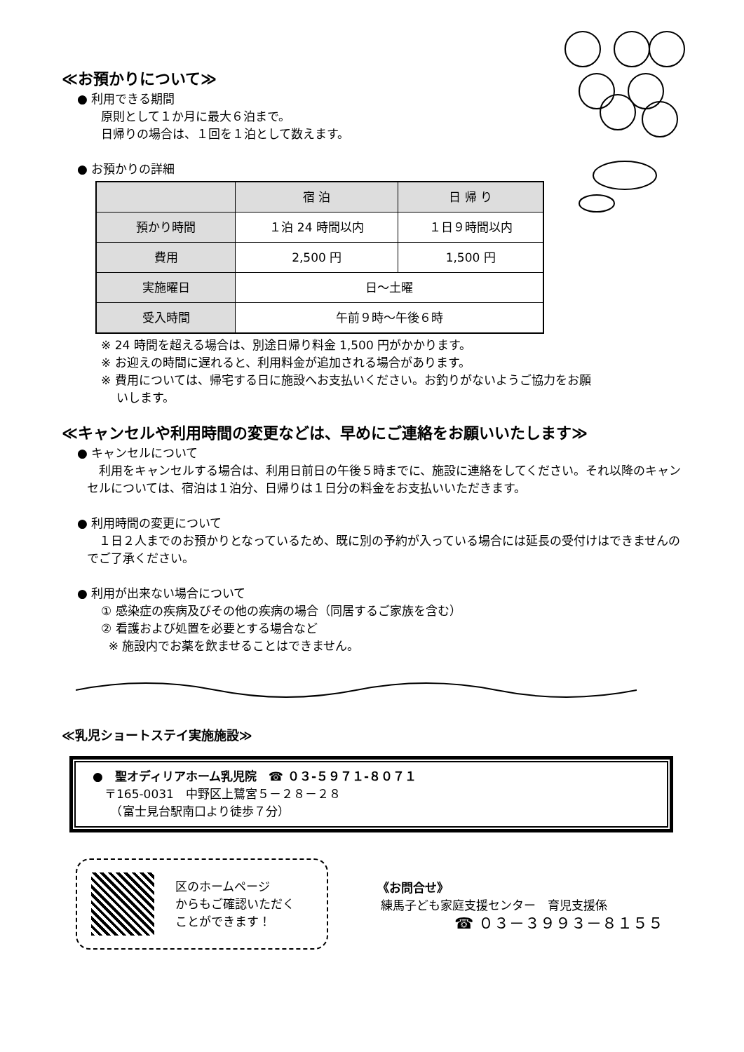≪お預かりについて≫
● 利用できる期間
原則として１か月に最大６泊まで。
日帰りの場合は、１回を１泊として数えます。
● お預かりの詳細
| | 宿 泊 | 日 帰 り |
| --- | --- | --- |
| 預かり時間 | １泊 24 時間以内 | １日９時間以内 |
| 費用 | 2,500 円 | 1,500 円 |
| 実施曜日 | 日～土曜 | |
| 受入時間 | 午前９時～午後６時 | |
※ 24 時間を超える場合は、別途日帰り料金 1,500 円がかかります。
※ お迎えの時間に遅れると、利用料金が追加される場合があります。
※ 費用については、帰宅する日に施設へお支払いください。お釣りがないようご協力をお願
いします。
≪キャンセルや利用時間の変更などは、早めにご連絡をお願いいたします≫
● キャンセルについて
　利用をキャンセルする場合は、利用日前日の午後５時までに、施設に連絡をしてください。それ以降のキャンセルについては、宿泊は１泊分、日帰りは１日分の料金をお支払いいただきます。
● 利用時間の変更について
　１日２人までのお預かりとなっているため、既に別の予約が入っている場合には延長の受付けはできませんのでご了承ください。
● 利用が出来ない場合について
① 感染症の疾病及びその他の疾病の場合（同居するご家族を含む）
② 看護および処置を必要とする場合など
※ 施設内でお薬を飲ませることはできません。
≪乳児ショートステイ実施施設≫
●　聖オディリアホーム乳児院　☎ ０３-５９７１-８０７１
　〒165-0031　中野区上鷺宮５－２８－２８
　　（富士見台駅南口より徒歩７分）
区のホームページ
からもご確認いただく
ことができます！
《お問合せ》
練馬子ども家庭支援センター　育児支援係
☎ ０３－３９９３－８１５５